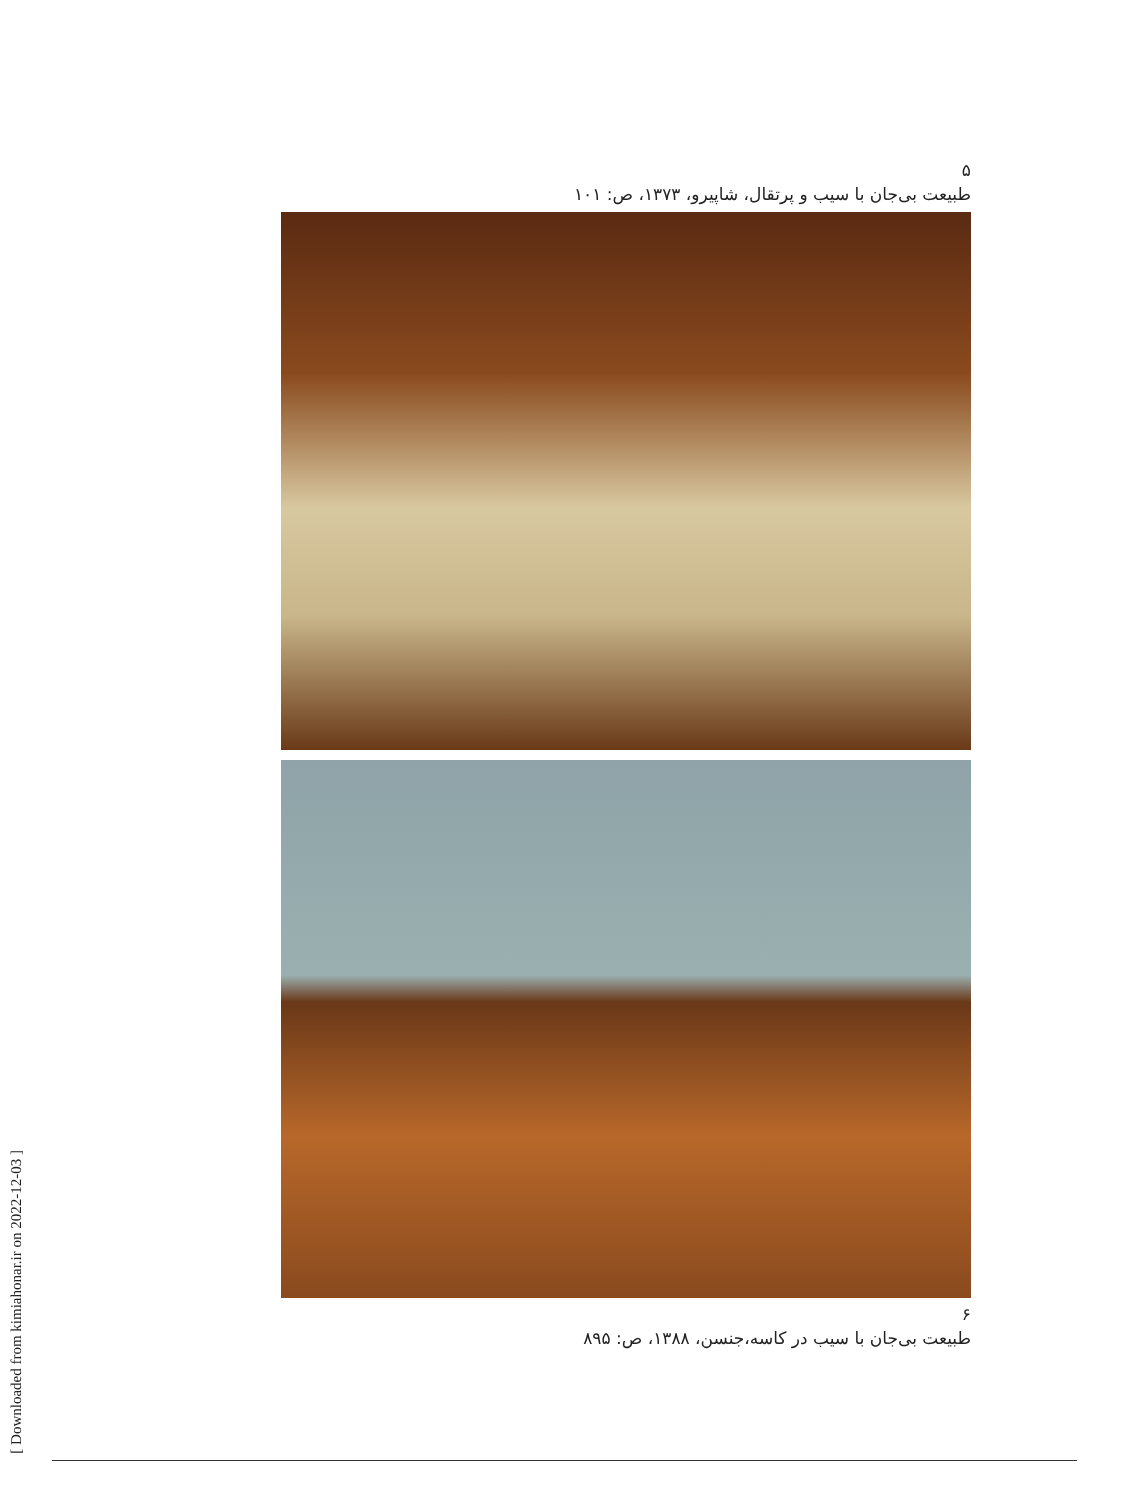۵
طبیعت بی‌جان با سیب و پرتقال، شاپیرو، ۱۳۷۳، ص: ۱۰۱
۶
طبیعت بی‌جان با سیب در کاسه،جنسن، ۱۳۸۸، ص: ۸۹۵
[ Downloaded from kimiahonar.ir on 2022-12-03 ]